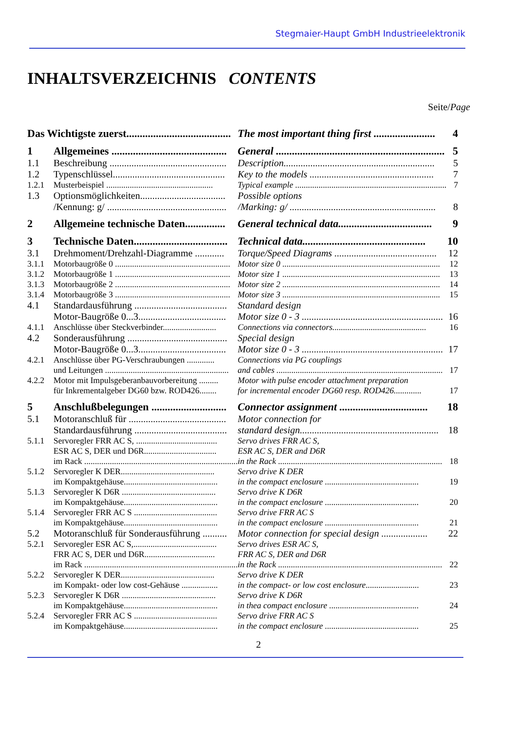Stegmaier-Haupt GmbH Industrieelektronik
INHALTSVERZEICHNIS CONTENTS
Seite/Page
| Das Wichtigste zuerst....................................... | | The most important thing first ....................... | 4 |
| 1 | Allgemeines ........................................... | General ............................................................... | 5 |
| 1.1 | Beschreibung ................................................ | Description.............................................................. | 5 |
| 1.2 | Typenschlüssel.............................................. | Key to the models ................................................... | 7 |
| 1.2.1 | Musterbeispiel .................................................. | Typical example ....................................................................... | 7 |
| 1.3 | Optionsmöglichkeiten................................... | Possible options | |
| | /Kennung: g/ ................................................. | /Marking: g/ ............................................................ | 8 |
| 2 | Allgemeine technische Daten............... | General technical data................................... | 9 |
| 3 | Technische Daten................................... | Technical data.............................................. | 10 |
| 3.1 | Drehmoment/Drehzahl-Diagramme ............ | Torque/Speed Diagrams .......................................... | 12 |
| 3.1.1 | Motorbaugröße 0 ...................................................... | Motor size 0 .......................................................................... | 12 |
| 3.1.2 | Motorbaugröße 1 ...................................................... | Motor size 1 .......................................................................... | 13 |
| 3.1.3 | Motorbaugröße 2 ...................................................... | Motor size 2 .......................................................................... | 14 |
| 3.1.4 | Motorbaugröße 3 ...................................................... | Motor size 3 .......................................................................... | 15 |
| 4.1 | Standardausführung ...................................... | Standard design | |
| | Motor-Baugröße 0...3.................................... | Motor size 0 - 3 .......................................................... | 16 |
| 4.1.1 | Anschlüsse über Steckverbinder......................... | Connections via connectors............................................ | 16 |
| 4.2 | Sonderausführung ......................................... | Special design | |
| | Motor-Baugröße 0...3.................................... | Motor size 0 - 3 .......................................................... | 17 |
| 4.2.1 | Anschlüsse über PG-Verschraubungen ............. | Connections via PG couplings | |
| | und Leitungen .......................................................... | and cables .............................................................................. | 17 |
| 4.2.2 | Motor mit Impulsgeberanbauvorbereitung ......... | Motor with pulse encoder attachment preparation | |
| | für Inkrementalgeber DG60 bzw. ROD426........ | for incremental encoder DG60 resp. ROD426............. | 17 |
| 5 | Anschlußbelegungen ............................ | Connector assignment ................................. | 18 |
| 5.1 | Motoranschluß für ........................................ | Motor connection for | |
| | Standardausführung ...................................... | standard design......................................................... | 18 |
| 5.1.1 | Servoregler FRR AC S, ...................................... | Servo drives FRR AC S, | |
| | ESR AC S, DER und D6R.................................. | ESR AC S, DER and D6R | |
| | im Rack ........................................................................ | in the Rack ............................................................................. | 18 |
| 5.1.2 | Servoregler K DER............................................ | Servo drive K DER | |
| | im Kompaktgehäuse............................................ | in the compact enclosure ............................................ | 19 |
| 5.1.3 | Servoregler K D6R ............................................ | Servo drive K D6R | |
| | im Kompaktgehäuse............................................ | in the compact enclosure ............................................ | 20 |
| 5.1.4 | Servoregler FRR AC S ....................................... | Servo drive FRR AC S | |
| | im Kompaktgehäuse............................................ | in the compact enclosure ............................................ | 21 |
| 5.2 | Motoranschluß für Sonderausführung .......... | Motor connection for special design ................... | 22 |
| 5.2.1 | Servoregler ESR AC S,....................................... | Servo drives ESR AC S, | |
| | FRR AC S, DER und D6R................................. | FRR AC S, DER and D6R | |
| | im Rack ........................................................................ | in the Rack ............................................................................. | 22 |
| 5.2.2 | Servoregler K DER............................................ | Servo drive K DER | |
| | im Kompakt- oder low cost-Gehäuse ................. | in the compact- or low cost enclosure......................... | 23 |
| 5.2.3 | Servoregler K D6R ............................................ | Servo drive K D6R | |
| | im Kompaktgehäuse............................................ | in thea compact enclosure .......................................... | 24 |
| 5.2.4 | Servoregler FRR AC S ....................................... | Servo drive FRR AC S | |
| | im Kompaktgehäuse............................................ | in the compact enclosure ............................................ | 25 |
2